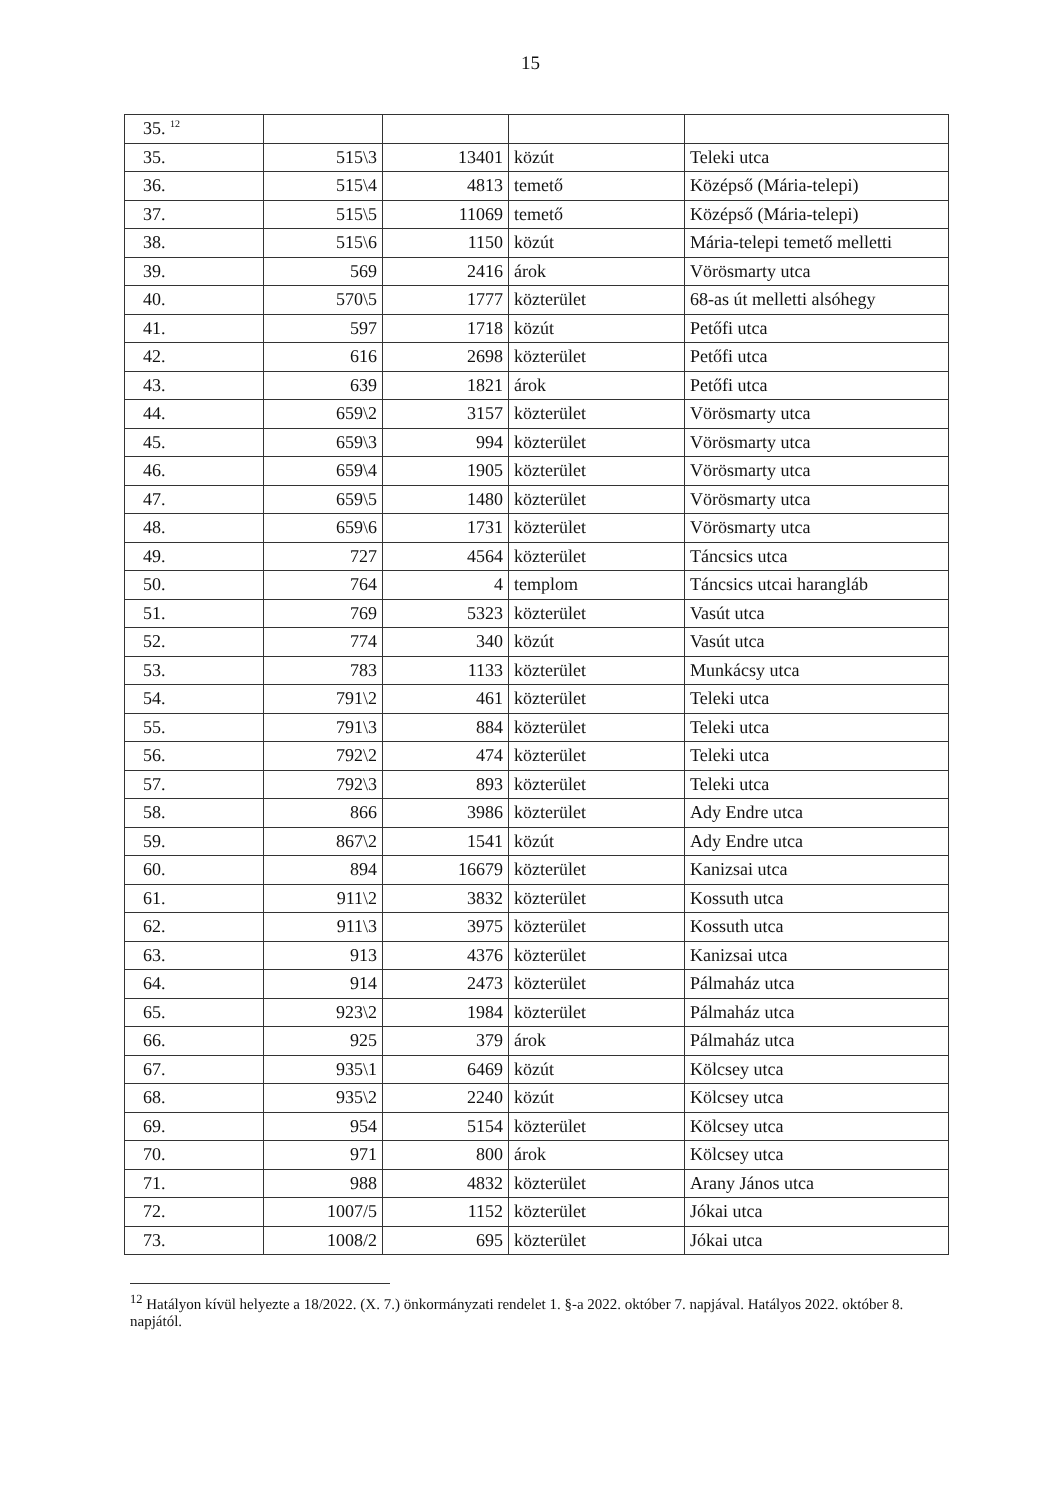15
| 35. <sup>12</sup> | | | | |
| 35. | 515\3 | 13401 | közút | Teleki utca |
| 36. | 515\4 | 4813 | temető | Középső (Mária-telepi) |
| 37. | 515\5 | 11069 | temető | Középső (Mária-telepi) |
| 38. | 515\6 | 1150 | közút | Mária-telepi temető melletti |
| 39. | 569 | 2416 | árok | Vörösmarty utca |
| 40. | 570\5 | 1777 | közterület | 68-as út melletti alsóhegy |
| 41. | 597 | 1718 | közút | Petőfi utca |
| 42. | 616 | 2698 | közterület | Petőfi utca |
| 43. | 639 | 1821 | árok | Petőfi utca |
| 44. | 659\2 | 3157 | közterület | Vörösmarty utca |
| 45. | 659\3 | 994 | közterület | Vörösmarty utca |
| 46. | 659\4 | 1905 | közterület | Vörösmarty utca |
| 47. | 659\5 | 1480 | közterület | Vörösmarty utca |
| 48. | 659\6 | 1731 | közterület | Vörösmarty utca |
| 49. | 727 | 4564 | közterület | Táncsics utca |
| 50. | 764 | 4 | templom | Táncsics utcai harangláb |
| 51. | 769 | 5323 | közterület | Vasút utca |
| 52. | 774 | 340 | közút | Vasút utca |
| 53. | 783 | 1133 | közterület | Munkácsy utca |
| 54. | 791\2 | 461 | közterület | Teleki utca |
| 55. | 791\3 | 884 | közterület | Teleki utca |
| 56. | 792\2 | 474 | közterület | Teleki utca |
| 57. | 792\3 | 893 | közterület | Teleki utca |
| 58. | 866 | 3986 | közterület | Ady Endre utca |
| 59. | 867\2 | 1541 | közút | Ady Endre utca |
| 60. | 894 | 16679 | közterület | Kanizsai utca |
| 61. | 911\2 | 3832 | közterület | Kossuth utca |
| 62. | 911\3 | 3975 | közterület | Kossuth utca |
| 63. | 913 | 4376 | közterület | Kanizsai utca |
| 64. | 914 | 2473 | közterület | Pálmaház utca |
| 65. | 923\2 | 1984 | közterület | Pálmaház utca |
| 66. | 925 | 379 | árok | Pálmaház utca |
| 67. | 935\1 | 6469 | közút | Kölcsey utca |
| 68. | 935\2 | 2240 | közút | Kölcsey utca |
| 69. | 954 | 5154 | közterület | Kölcsey utca |
| 70. | 971 | 800 | árok | Kölcsey utca |
| 71. | 988 | 4832 | közterület | Arany János utca |
| 72. | 1007/5 | 1152 | közterület | Jókai utca |
| 73. | 1008/2 | 695 | közterület | Jókai utca |
<sup>12</sup> Hatályon kívül helyezte a 18/2022. (X. 7.) önkormányzati rendelet 1. §-a 2022. október 7. napjával. Hatályos 2022. október 8. napjától.